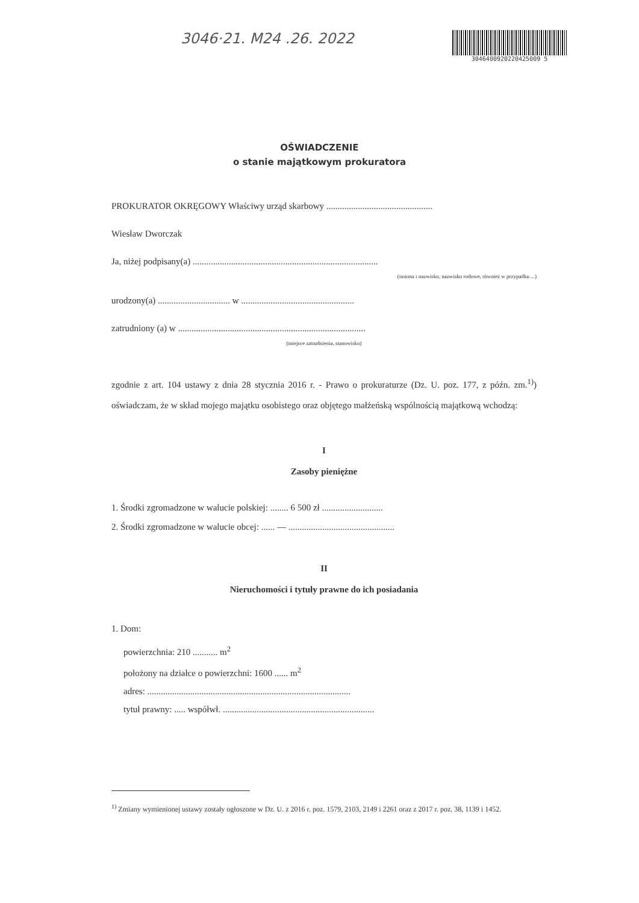3046·21. M24 .26. 2022
3046400920220425009 5
OŚWIADCZENIE
o stanie majątkowym prokuratora
PROKURATOR OKRĘGOWY Właściwy urząd skarbowy ...............................................
Wiesław Dworczak
Ja, niżej podpisany(a) ..................................................................................
(imiona i nazwisko, nazwisko rodowe, również w przypadku ...)
urodzony(a) ................................ w ..................................................
zatrudniony (a) w ...................................................................................
(miejsce zatrudnienia, stanowisko)
zgodnie z art. 104 ustawy z dnia 28 stycznia 2016 r. - Prawo o prokuraturze (Dz. U. poz. 177, z późn. zm.<sup>1)</sup>) oświadczam, że w skład mojego majątku osobistego oraz objętego małżeńską wspólnością majątkową wchodzą:
I
Zasoby pieniężne
1. Środki zgromadzone w walucie polskiej: ........ 6 500 zł ...........................
2. Środki zgromadzone w walucie obcej: ...... — ...............................................
II
Nieruchomości i tytuły prawne do ich posiadania
1. Dom:
powierzchnia: 210 ........... m<sup>2</sup>
położony na działce o powierzchni: 1600 ...... m<sup>2</sup>
adres: ..........................................................................................
tytuł prawny: ..... współwł. ...................................................................
<sup>1)</sup> Zmiany wymienionej ustawy zostały ogłoszone w Dz. U. z 2016 r. poz. 1579, 2103, 2149 i 2261 oraz z 2017 r. poz. 38, 1139 i 1452.